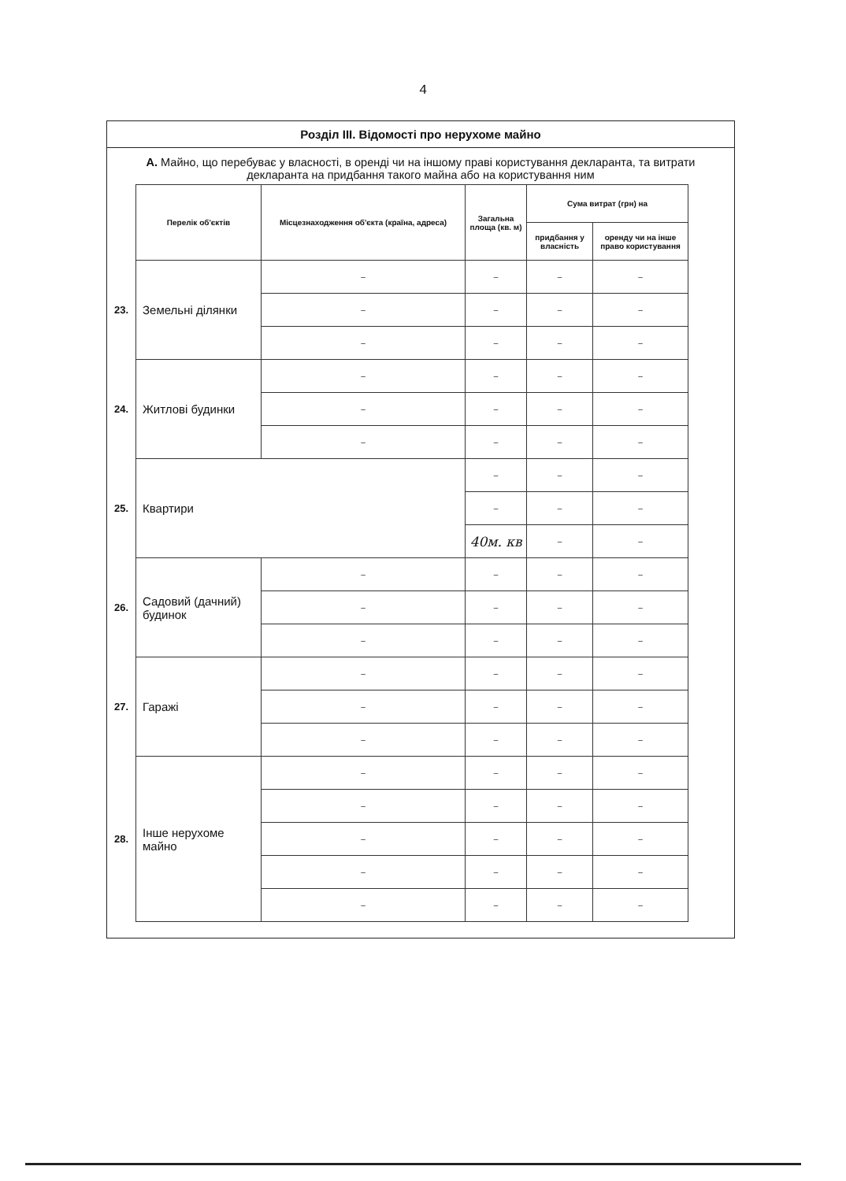4
Розділ III. Відомості про нерухоме майно
А. Майно, що перебуває у власності, в оренді чи на іншому праві користування декларанта, та витрати декларанта на придбання такого майна або на користування ним
| | Перелік об'єктів | Місцезнаходження об'єкта (країна, адреса) | Загальна площа (кв. м) | Сума витрат (грн) на | |
| | | | | придбання у власність | оренду чи на інше право користування |
| 23. | Земельні ділянки | – | – | – | – |
| | | – | – | – | – |
| | | – | – | – | – |
| 24. | Житлові будинки | – | – | – | – |
| | | – | – | – | – |
| | | – | – | – | – |
| 25. | Квартири | | – | – | – |
| | | | – | – | – |
| | | | 40м. кв | – | – |
| 26. | Садовий (дачний) будинок | – | – | – | – |
| | | – | – | – | – |
| | | – | – | – | – |
| 27. | Гаражі | – | – | – | – |
| | | – | – | – | – |
| | | – | – | – | – |
| 28. | Інше нерухоме майно | – | – | – | – |
| | | – | – | – | – |
| | | – | – | – | – |
| | | – | – | – | – |
| | | – | – | – | – |